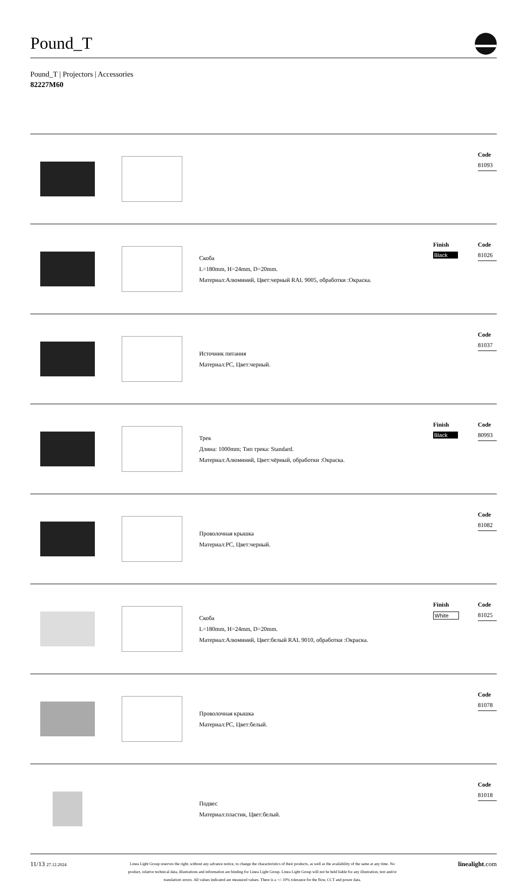Pound_T
Pound_T | Projectors | Accessories
82227M60
| | | | | Code 81093 |
| | | Скоба L=180mm, H=24mm, D=20mm. Материал:Алюминий, Цвет:черный RAL 9005, обработки :Окраска. | Finish Black | Code 81026 |
| | | Источник питания Материал:PC, Цвет:черный. | | Code 81037 |
| | | Трек Длина: 1000mm; Тип трека: Standard. Материал:Алюминий, Цвет:чёрный, обработки :Окраска. | Finish Black | Code 80993 |
| | | Проволочная крышка Материал:PC, Цвет:черный. | | Code 81082 |
| | | Скоба L=180mm, H=24mm, D=20mm. Материал:Алюминий, Цвет:белый RAL 9010, обработки :Окраска. | Finish White | Code 81025 |
| | | Проволочная крышка Материал:PC, Цвет:белый. | | Code 81078 |
| | | Подвес Материал:пластик, Цвет:белый. | | Code 81018 |
11/13 27.12.2024
Linea Light Group reserves the right, without any advance notice, to change the characteristics of their products, as well as the availability of the same at any time. No
product, relative technical data, illustrations and information are binding for Linea Light Group. Linea Light Group will not be held liable for any illustration, text and/or
translation\ errors. All values indicated are measured values. There is a +/- 10% tolerance for the flow, CCT and power data.
linealight.com